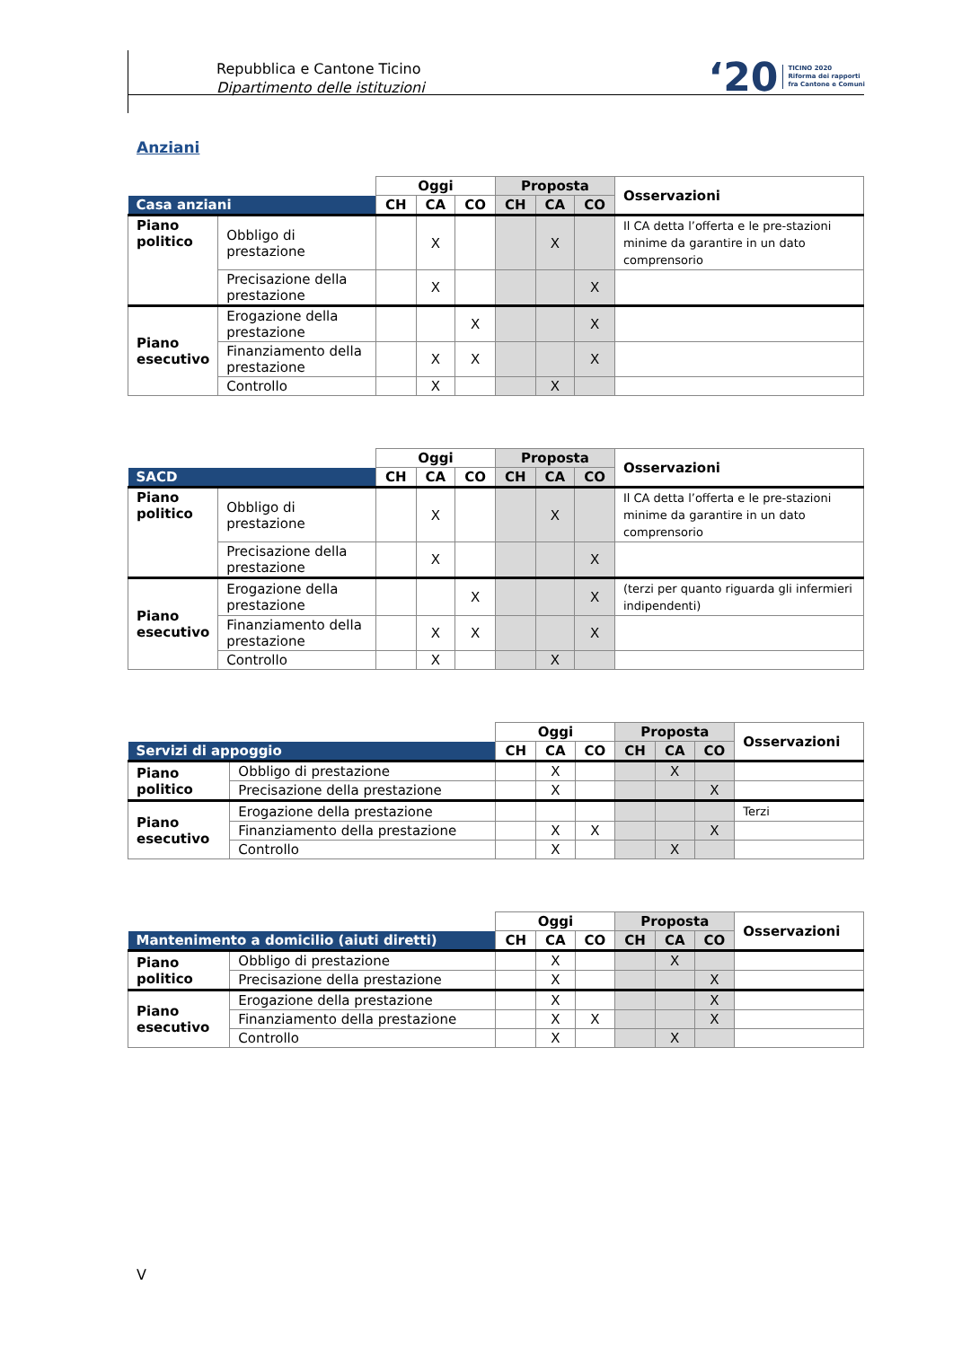Repubblica e Cantone Ticino
Dipartimento delle istituzioni
‘20 TICINO 2020
Riforma dei rapporti
fra Cantone e Comuni
Anziani
| | | Oggi | | | Proposta | | | Osservazioni |
| Casa anziani | | CH | CA | CO | CH | CA | CO | |
| Piano politico | Obbligo di prestazione | | X | | | X | | Il CA detta l’offerta e le pre-stazioni minime da garantire in un dato comprensorio |
| | Precisazione della prestazione | | X | | | | X | |
| Piano esecutivo | Erogazione della prestazione | | | X | | | X | |
| | Finanziamento della prestazione | | X | X | | | X | |
| | Controllo | | X | | | X | | |
| | | Oggi | | | Proposta | | | Osservazioni |
| SACD | | CH | CA | CO | CH | CA | CO | |
| Piano politico | Obbligo di prestazione | | X | | | X | | Il CA detta l’offerta e le pre-stazioni minime da garantire in un dato comprensorio |
| | Precisazione della prestazione | | X | | | | X | |
| Piano esecutivo | Erogazione della prestazione | | | X | | | X | (terzi per quanto riguarda gli infermieri indipendenti) |
| | Finanziamento della prestazione | | X | X | | | X | |
| | Controllo | | X | | | X | | |
| | | Oggi | | | Proposta | | | Osservazioni |
| Servizi di appoggio | | CH | CA | CO | CH | CA | CO | |
| Piano politico | Obbligo di prestazione | | X | | | X | | |
| | Precisazione della prestazione | | X | | | | X | |
| Piano esecutivo | Erogazione della prestazione | | | | | | | Terzi |
| | Finanziamento della prestazione | | X | X | | | X | |
| | Controllo | | X | | | X | | |
| | | Oggi | | | Proposta | | | Osservazioni |
| Mantenimento a domicilio (aiuti diretti) | | CH | CA | CO | CH | CA | CO | |
| Piano politico | Obbligo di prestazione | | X | | | X | | |
| | Precisazione della prestazione | | X | | | | X | |
| Piano esecutivo | Erogazione della prestazione | | X | | | | X | |
| | Finanziamento della prestazione | | X | X | | | X | |
| | Controllo | | X | | | X | | |
V